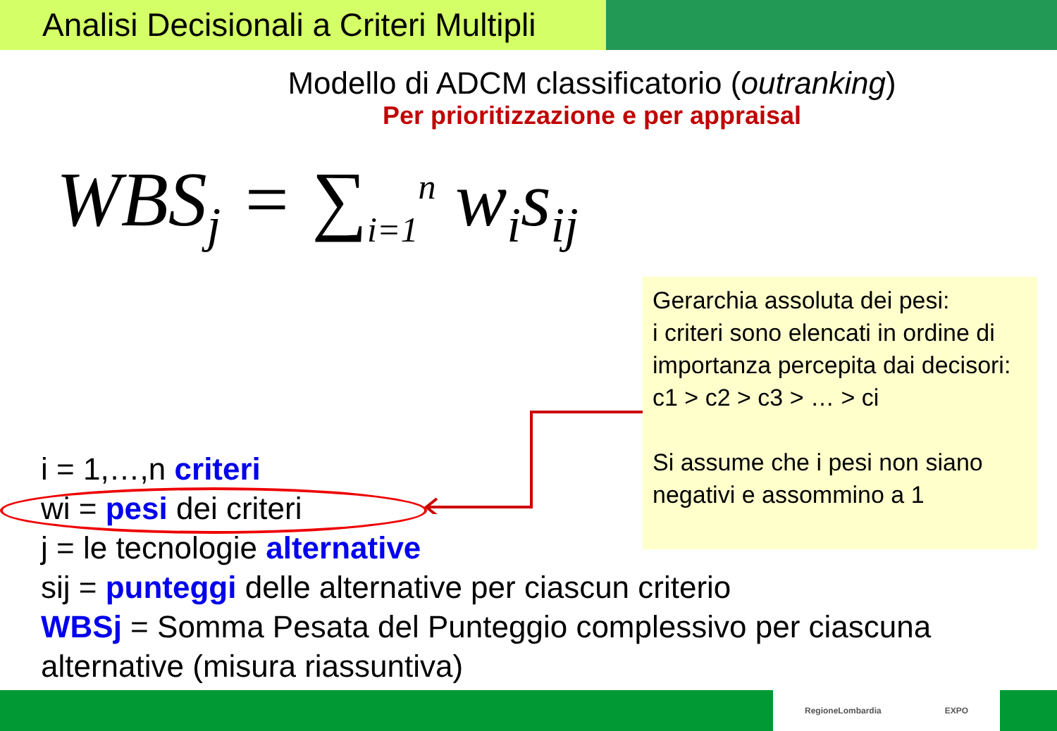Analisi Decisionali a Criteri Multipli
Modello di ADCM classificatorio (outranking)
Per prioritizzazione e per appraisal
WBS<sub>j</sub> = ∑<sub>i=1</sub><sup>n</sup> w<sub>i</sub>s<sub>ij</sub>
Gerarchia assoluta dei pesi:
i criteri sono elencati in ordine di importanza percepita dai decisori:
c1 > c2 > c3 > … > ci
Si assume che i pesi non siano negativi e assommino a 1
i = 1,…,n criteri
wi = pesi dei criteri
j = le tecnologie alternative
sij = punteggi delle alternative per ciascun criterio
WBSj = Somma Pesata del Punteggio complessivo per ciascuna alternative (misura riassuntiva)
RegioneLombardia EXPO